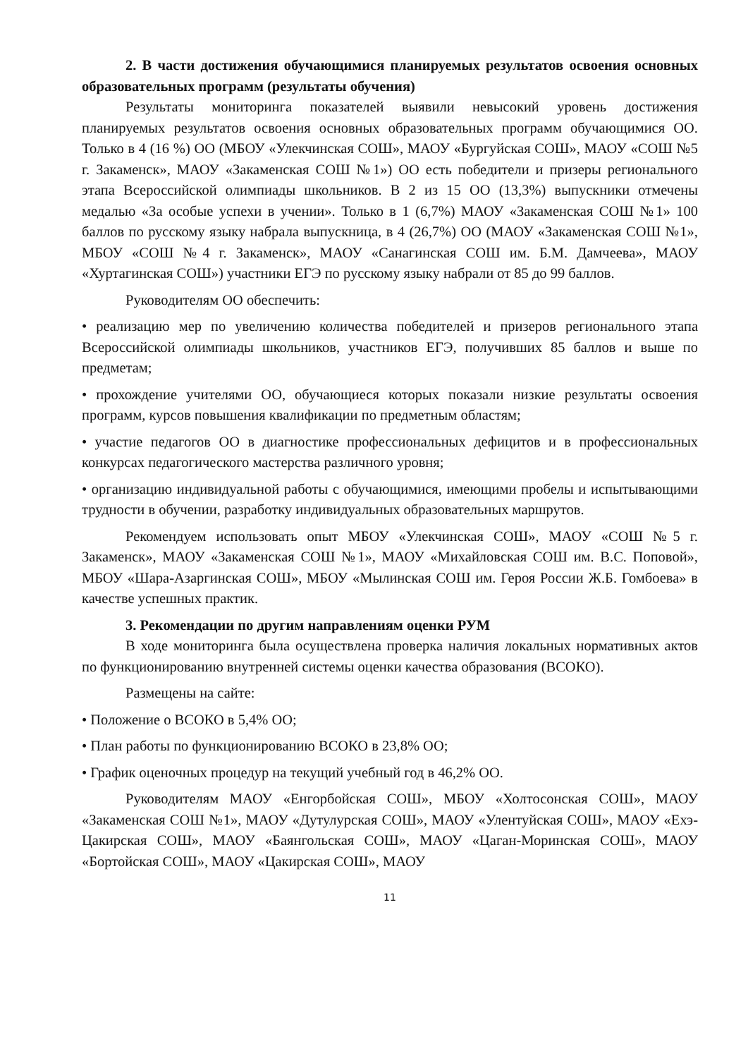2. В части достижения обучающимися планируемых результатов освоения основных образовательных программ (результаты обучения)
Результаты мониторинга показателей выявили невысокий уровень достижения планируемых результатов освоения основных образовательных программ обучающимися ОО. Только в 4 (16 %) ОО (МБОУ «Улекчинская СОШ», МАОУ «Бургуйская СОШ», МАОУ «СОШ №5 г. Закаменск», МАОУ «Закаменская СОШ №1») ОО есть победители и призеры регионального этапа Всероссийской олимпиады школьников. В 2 из 15 ОО (13,3%) выпускники отмечены медалью «За особые успехи в учении». Только в 1 (6,7%) МАОУ «Закаменская СОШ №1» 100 баллов по русскому языку набрала выпускница, в 4 (26,7%) ОО (МАОУ «Закаменская СОШ №1», МБОУ «СОШ №4 г. Закаменск», МАОУ «Санагинская СОШ им. Б.М. Дамчеева», МАОУ «Хуртагинская СОШ») участники ЕГЭ по русскому языку набрали от 85 до 99 баллов.
Руководителям ОО обеспечить:
• реализацию мер по увеличению количества победителей и призеров регионального этапа Всероссийской олимпиады школьников, участников ЕГЭ, получивших 85 баллов и выше по предметам;
• прохождение учителями ОО, обучающиеся которых показали низкие результаты освоения программ, курсов повышения квалификации по предметным областям;
• участие педагогов ОО в диагностике профессиональных дефицитов и в профессиональных конкурсах педагогического мастерства различного уровня;
• организацию индивидуальной работы с обучающимися, имеющими пробелы и испытывающими трудности в обучении, разработку индивидуальных образовательных маршрутов.
Рекомендуем использовать опыт МБОУ «Улекчинская СОШ», МАОУ «СОШ №5 г. Закаменск», МАОУ «Закаменская СОШ №1», МАОУ «Михайловская СОШ им. В.С. Поповой», МБОУ «Шара-Азаргинская СОШ», МБОУ «Мылинская СОШ им. Героя России Ж.Б. Гомбоева» в качестве успешных практик.
3. Рекомендации по другим направлениям оценки РУМ
В ходе мониторинга была осуществлена проверка наличия локальных нормативных актов по функционированию внутренней системы оценки качества образования (ВСОКО).
Размещены на сайте:
• Положение о ВСОКО в 5,4% ОО;
• План работы по функционированию ВСОКО в 23,8% ОО;
• График оценочных процедур на текущий учебный год в 46,2% ОО.
Руководителям МАОУ «Енгорбойская СОШ», МБОУ «Холтосонская СОШ», МАОУ «Закаменская СОШ №1», МАОУ «Дутулурская СОШ», МАОУ «Улентуйская СОШ», МАОУ «Ехэ-Цакирская СОШ», МАОУ «Баянгольская СОШ», МАОУ «Цаган-Моринская СОШ», МАОУ «Бортойская СОШ», МАОУ «Цакирская СОШ», МАОУ
11